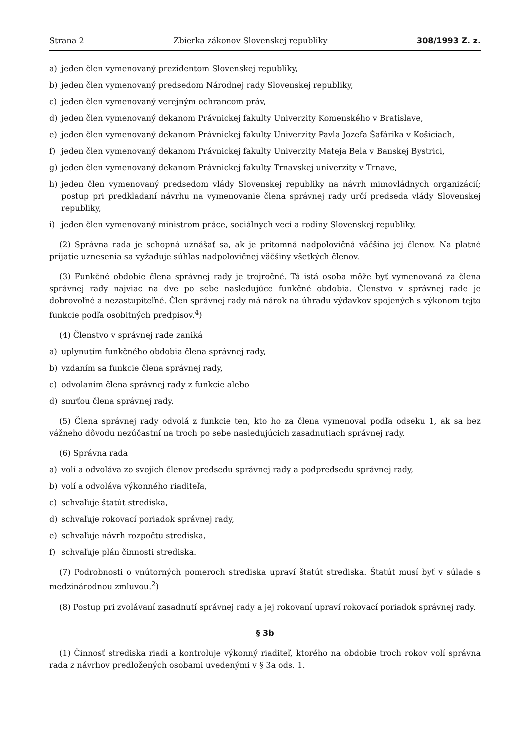Strana 2 Zbierka zákonov Slovenskej republiky 308/1993 Z. z.
a) jeden člen vymenovaný prezidentom Slovenskej republiky,
b) jeden člen vymenovaný predsedom Národnej rady Slovenskej republiky,
c) jeden člen vymenovaný verejným ochrancom práv,
d) jeden člen vymenovaný dekanom Právnickej fakulty Univerzity Komenského v Bratislave,
e) jeden člen vymenovaný dekanom Právnickej fakulty Univerzity Pavla Jozefa Šafárika v Košiciach,
f) jeden člen vymenovaný dekanom Právnickej fakulty Univerzity Mateja Bela v Banskej Bystrici,
g) jeden člen vymenovaný dekanom Právnickej fakulty Trnavskej univerzity v Trnave,
h) jeden člen vymenovaný predsedom vlády Slovenskej republiky na návrh mimovládnych organizácií; postup pri predkladaní návrhu na vymenovanie člena správnej rady určí predseda vlády Slovenskej republiky,
i) jeden člen vymenovaný ministrom práce, sociálnych vecí a rodiny Slovenskej republiky.
(2) Správna rada je schopná uznášať sa, ak je prítomná nadpolovičná väčšina jej členov. Na platné prijatie uznesenia sa vyžaduje súhlas nadpolovičnej väčšiny všetkých členov.
(3) Funkčné obdobie člena správnej rady je trojročné. Tá istá osoba môže byť vymenovaná za člena správnej rady najviac na dve po sebe nasledujúce funkčné obdobia. Členstvo v správnej rade je dobrovoľné a nezastupiteľné. Člen správnej rady má nárok na úhradu výdavkov spojených s výkonom tejto funkcie podľa osobitných predpisov.<sup>4</sup>)
(4) Členstvo v správnej rade zaniká
a) uplynutím funkčného obdobia člena správnej rady,
b) vzdaním sa funkcie člena správnej rady,
c) odvolaním člena správnej rady z funkcie alebo
d) smrťou člena správnej rady.
(5) Člena správnej rady odvolá z funkcie ten, kto ho za člena vymenoval podľa odseku 1, ak sa bez vážneho dôvodu nezúčastní na troch po sebe nasledujúcich zasadnutiach správnej rady.
(6) Správna rada
a) volí a odvoláva zo svojich členov predsedu správnej rady a podpredsedu správnej rady,
b) volí a odvoláva výkonného riaditeľa,
c) schvaľuje štatút strediska,
d) schvaľuje rokovací poriadok správnej rady,
e) schvaľuje návrh rozpočtu strediska,
f) schvaľuje plán činnosti strediska.
(7) Podrobnosti o vnútorných pomeroch strediska upraví štatút strediska. Štatút musí byť v súlade s medzinárodnou zmluvou.<sup>2</sup>)
(8) Postup pri zvolávaní zasadnutí správnej rady a jej rokovaní upraví rokovací poriadok správnej rady.
§ 3b
(1) Činnosť strediska riadi a kontroluje výkonný riaditeľ, ktorého na obdobie troch rokov volí správna rada z návrhov predložených osobami uvedenými v § 3a ods. 1.